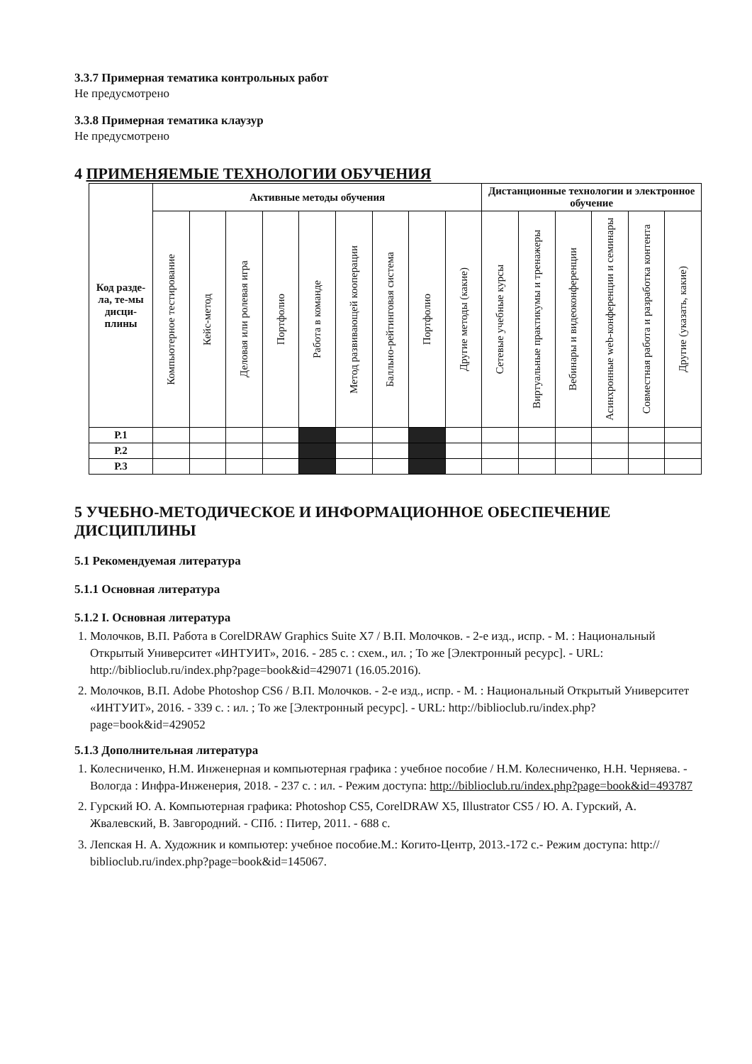3.3.7 Примерная тематика контрольных работ
Не предусмотрено
3.3.8 Примерная тематика клаузур
Не предусмотрено
4 ПРИМЕНЯЕМЫЕ ТЕХНОЛОГИИ ОБУЧЕНИЯ
| Код разде-ла, те-мы дисци-плины | Активные методы обучения | | | | | | | | | Дистанционные технологии и электронное обучение | | | | | |
| --- | --- | --- | --- | --- | --- | --- | --- | --- | --- | --- | --- | --- | --- | --- | --- |
| | Компьютерное тестирование | Кейс-метод | Деловая или ролевая игра | Портфолио | Работа в команде | Метод развивающей кооперации | Балльно-рейтинговая система | Портфолио | Другие методы (какие) | Сетевые учебные курсы | Виртуальные практикумы и тренажеры | Вебинары и видеоконференции | Асинхронные web-конференции и семинары | Совместная работа и разработка контента | Другие (указать, какие) |
| Р.1 | | | | | | | | | | | | | | | |
| Р.2 | | | | | | | | | | | | | | | |
| Р.3 | | | | | | | | | | | | | | | |
5 УЧЕБНО-МЕТОДИЧЕСКОЕ И ИНФОРМАЦИОННОЕ ОБЕСПЕЧЕНИЕ ДИСЦИПЛИНЫ
5.1 Рекомендуемая литература
5.1.1 Основная литература
5.1.2 I. Основная литература
1. Молочков, В.П. Работа в CorelDRAW Graphics Suite X7 / В.П. Молочков. - 2-е изд., испр. - М. : Национальный Открытый Университет «ИНТУИТ», 2016. - 285 с. : схем., ил. ; То же [Электронный ресурс]. - URL: http://biblioclub.ru/index.php?page=book&id=429071 (16.05.2016).
2. Молочков, В.П. Adobe Photoshop CS6 / В.П. Молочков. - 2-е изд., испр. - М. : Национальный Открытый Университет «ИНТУИТ», 2016. - 339 с. : ил. ; То же [Электронный ресурс]. - URL: http://biblioclub.ru/index.php?page=book&id=429052
5.1.3 Дополнительная литература
1. Колесниченко, Н.М. Инженерная и компьютерная графика : учебное пособие / Н.М. Колесниченко, Н.Н. Черняева. - Вологда : Инфра-Инженерия, 2018. - 237 с. : ил. - Режим доступа: http://biblioclub.ru/index.php?page=book&id=493787
2. Гурский Ю. А. Компьютерная графика: Photoshop CS5, CorelDRAW X5, Illustrator CS5 / Ю. А. Гурский, А. Жвалевский, В. Завгородний. - СПб. : Питер, 2011. - 688 с.
3. Лепская Н. А. Художник и компьютер: учебное пособие.М.: Когито-Центр, 2013.-172 с.- Режим доступа: http:// biblioclub.ru/index.php?page=book&id=145067.